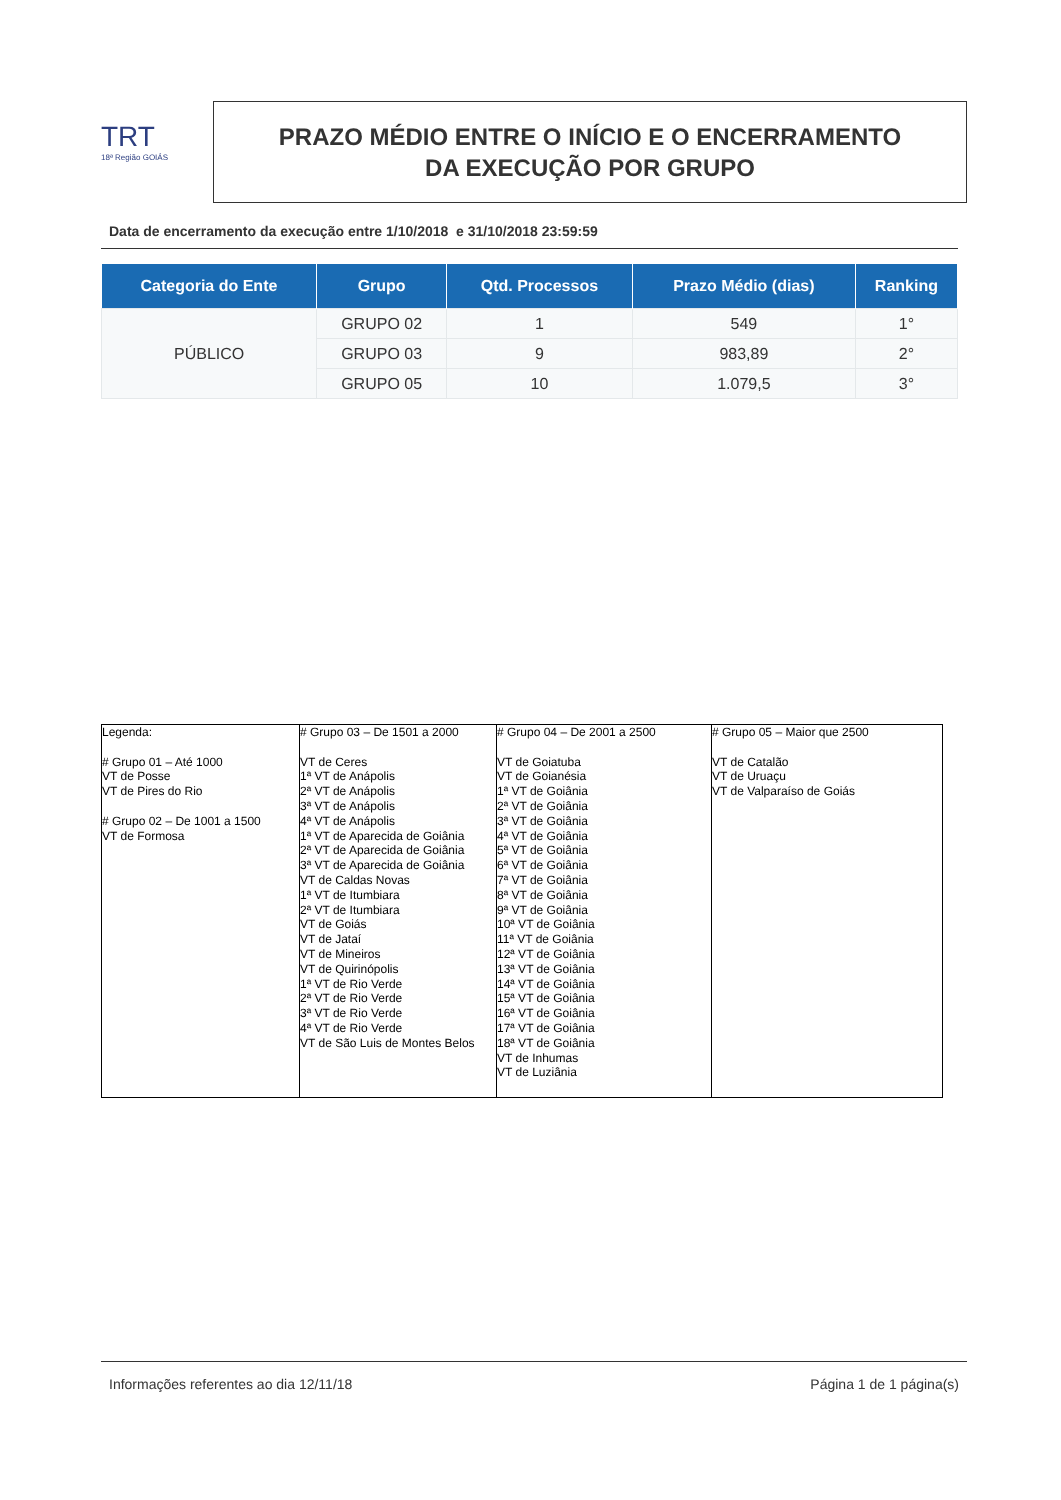TRT
18ª Região GOIÁS
PRAZO MÉDIO ENTRE O INÍCIO E O ENCERRAMENTO
DA EXECUÇÃO POR GRUPO
Data de encerramento da execução entre 1/10/2018 e 31/10/2018 23:59:59
| Categoria do Ente | Grupo | Qtd. Processos | Prazo Médio (dias) | Ranking |
| --- | --- | --- | --- | --- |
| PÚBLICO | GRUPO 02 | 1 | 549 | 1° |
| | GRUPO 03 | 9 | 983,89 | 2° |
| | GRUPO 05 | 10 | 1.079,5 | 3° |
| Legenda: # Grupo 01 – Até 1000 VT de Posse VT de Pires do Rio # Grupo 02 – De 1001 a 1500 VT de Formosa | # Grupo 03 – De 1501 a 2000 VT de Ceres 1ª VT de Anápolis 2ª VT de Anápolis 3ª VT de Anápolis 4ª VT de Anápolis 1ª VT de Aparecida de Goiânia 2ª VT de Aparecida de Goiânia 3ª VT de Aparecida de Goiânia VT de Caldas Novas 1ª VT de Itumbiara 2ª VT de Itumbiara VT de Goiás VT de Jataí VT de Mineiros VT de Quirinópolis 1ª VT de Rio Verde 2ª VT de Rio Verde 3ª VT de Rio Verde 4ª VT de Rio Verde VT de São Luis de Montes Belos | # Grupo 04 – De 2001 a 2500 VT de Goiatuba VT de Goianésia 1ª VT de Goiânia 2ª VT de Goiânia 3ª VT de Goiânia 4ª VT de Goiânia 5ª VT de Goiânia 6ª VT de Goiânia 7ª VT de Goiânia 8ª VT de Goiânia 9ª VT de Goiânia 10ª VT de Goiânia 11ª VT de Goiânia 12ª VT de Goiânia 13ª VT de Goiânia 14ª VT de Goiânia 15ª VT de Goiânia 16ª VT de Goiânia 17ª VT de Goiânia 18ª VT de Goiânia VT de Inhumas VT de Luziânia | # Grupo 05 – Maior que 2500 VT de Catalão VT de Uruaçu VT de Valparaíso de Goiás |
Informações referentes ao dia 12/11/18 Página 1 de 1 página(s)